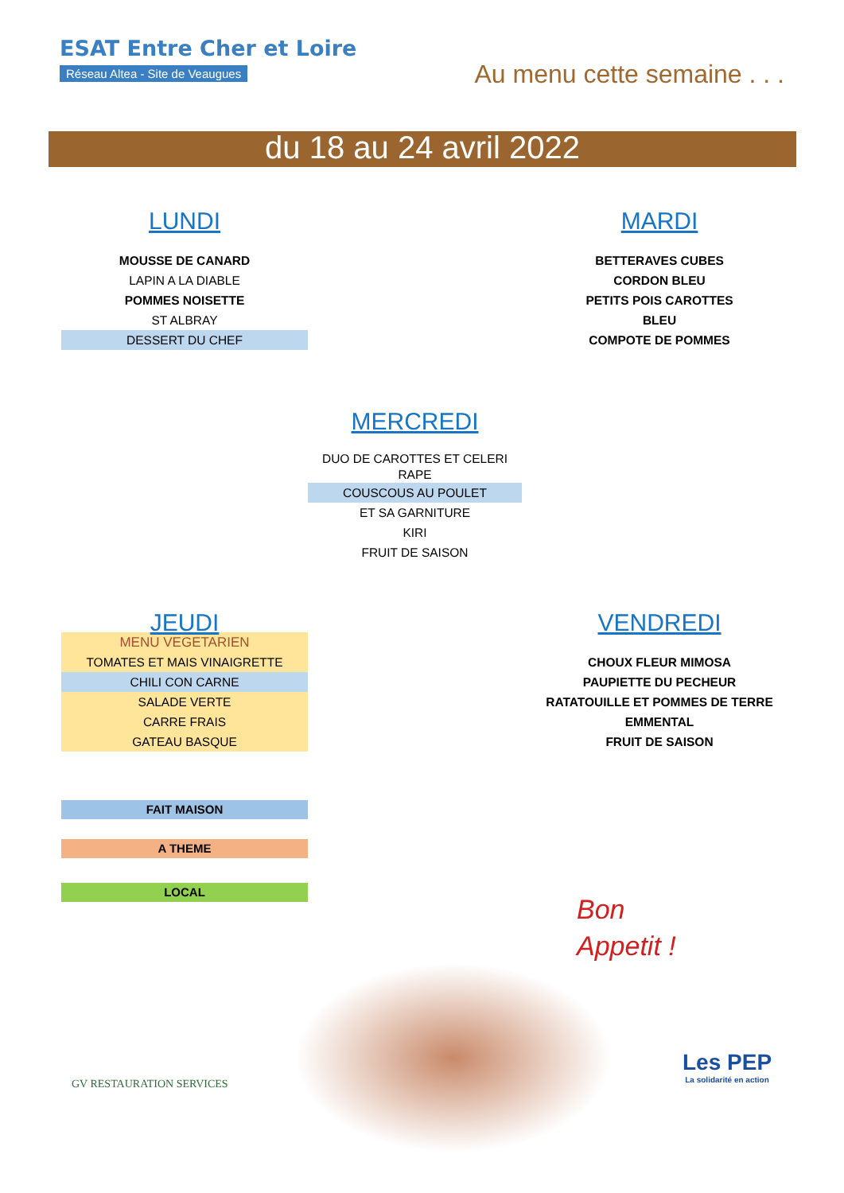ESAT Entre Cher et Loire
Réseau Altea - Site de Veaugues
Au menu cette semaine . . .
du 18 au 24 avril 2022
LUNDI
MOUSSE DE CANARD
LAPIN A LA DIABLE
POMMES NOISETTE
ST ALBRAY
DESSERT DU CHEF
MARDI
BETTERAVES CUBES
CORDON BLEU
PETITS POIS CAROTTES
BLEU
COMPOTE DE POMMES
MERCREDI
DUO DE CAROTTES ET CELERI RAPE
COUSCOUS AU POULET
ET SA GARNITURE
KIRI
FRUIT DE SAISON
JEUDI
MENU VEGETARIEN
TOMATES ET MAIS VINAIGRETTE
CHILI CON CARNE
SALADE VERTE
CARRE FRAIS
GATEAU BASQUE
VENDREDI
CHOUX FLEUR MIMOSA
PAUPIETTE DU PECHEUR
RATATOUILLE ET POMMES DE TERRE
EMMENTAL
FRUIT DE SAISON
FAIT MAISON
A THEME
LOCAL
Bon
Appetit !
GV RESTAURATION SERVICES
Les PEP
La solidarité en action